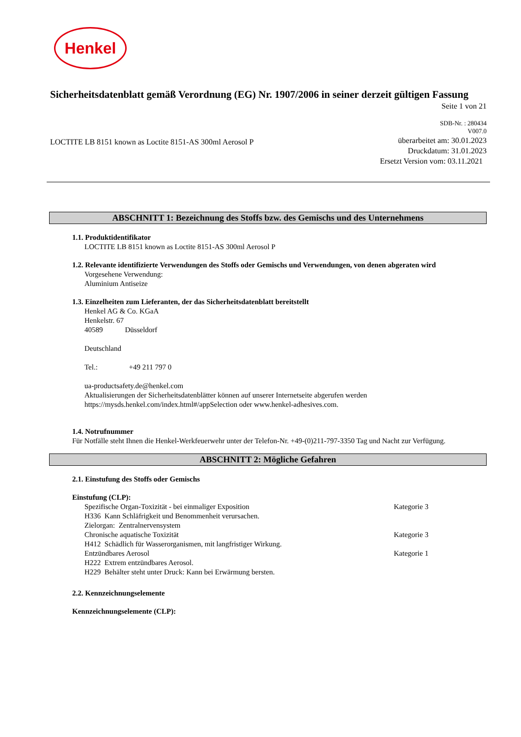Henkel
Sicherheitsdatenblatt gemäß Verordnung (EG) Nr. 1907/2006 in seiner derzeit gültigen Fassung
Seite 1 von 21
SDB-Nr. : 280434
V007.0
LOCTITE LB 8151 known as Loctite 8151-AS 300ml Aerosol P
überarbeitet am: 30.01.2023
Druckdatum: 31.01.2023
Ersetzt Version vom: 03.11.2021
ABSCHNITT 1: Bezeichnung des Stoffs bzw. des Gemischs und des Unternehmens
1.1. Produktidentifikator
LOCTITE LB 8151 known as Loctite 8151-AS 300ml Aerosol P
1.2. Relevante identifizierte Verwendungen des Stoffs oder Gemischs und Verwendungen, von denen abgeraten wird
Vorgesehene Verwendung:
Aluminium Antiseize
1.3. Einzelheiten zum Lieferanten, der das Sicherheitsdatenblatt bereitstellt
Henkel AG & Co. KGaA
Henkelstr. 67
40589 Düsseldorf
Deutschland
Tel.: +49 211 797 0
ua-productsafety.de@henkel.com
Aktualisierungen der Sicherheitsdatenblätter können auf unserer Internetseite abgerufen werden
https://mysds.henkel.com/index.html#/appSelection oder www.henkel-adhesives.com.
1.4. Notrufnummer
Für Notfälle steht Ihnen die Henkel-Werkfeuerwehr unter der Telefon-Nr. +49-(0)211-797-3350 Tag und Nacht zur Verfügung.
ABSCHNITT 2: Mögliche Gefahren
2.1. Einstufung des Stoffs oder Gemischs
Einstufung (CLP):
Spezifische Organ-Toxizität - bei einmaliger Exposition Kategorie 3
H336 Kann Schläfrigkeit und Benommenheit verursachen.
Zielorgan: Zentralnervensystem
Chronische aquatische Toxizität Kategorie 3
H412 Schädlich für Wasserorganismen, mit langfristiger Wirkung.
Entzündbares Aerosol Kategorie 1
H222 Extrem entzündbares Aerosol.
H229 Behälter steht unter Druck: Kann bei Erwärmung bersten.
2.2. Kennzeichnungselemente
Kennzeichnungselemente (CLP):